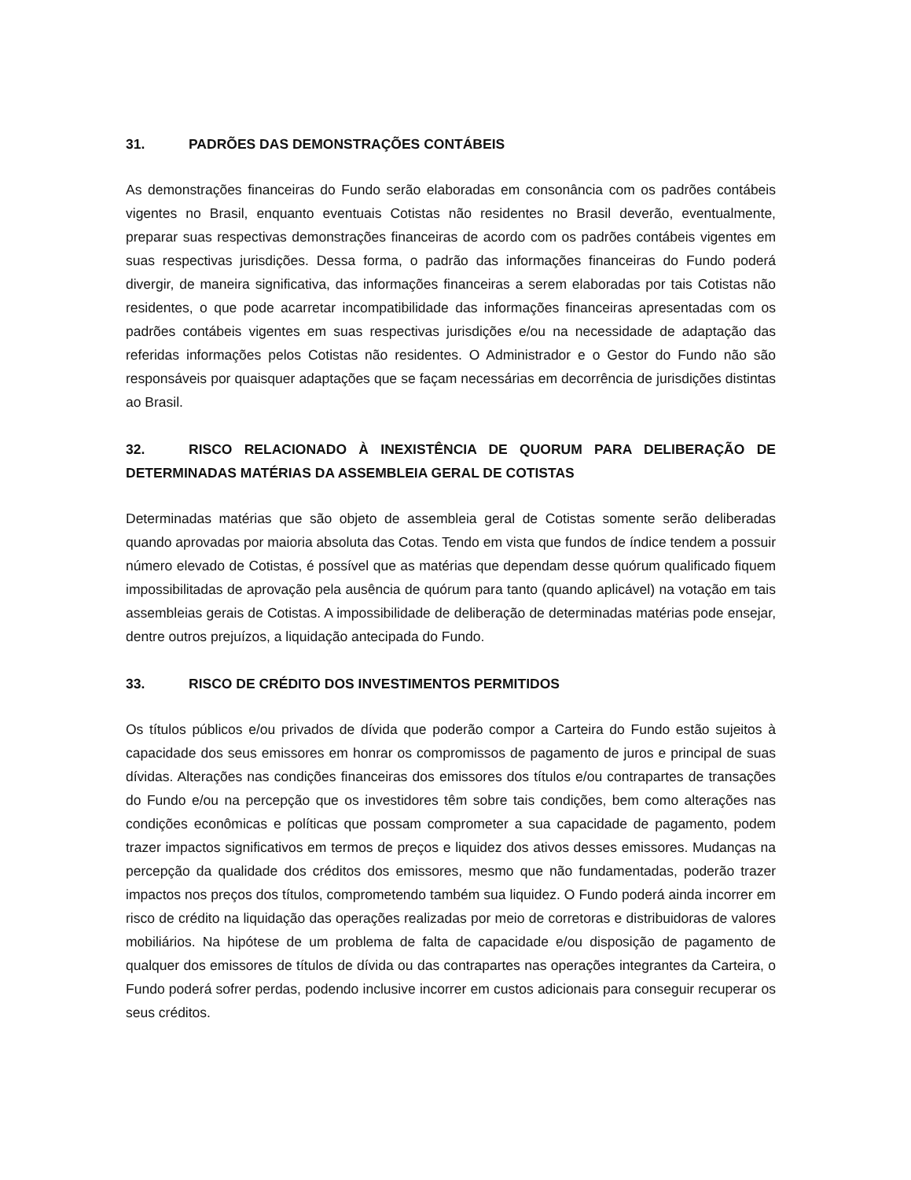31. PADRÕES DAS DEMONSTRAÇÕES CONTÁBEIS
As demonstrações financeiras do Fundo serão elaboradas em consonância com os padrões contábeis vigentes no Brasil, enquanto eventuais Cotistas não residentes no Brasil deverão, eventualmente, preparar suas respectivas demonstrações financeiras de acordo com os padrões contábeis vigentes em suas respectivas jurisdições. Dessa forma, o padrão das informações financeiras do Fundo poderá divergir, de maneira significativa, das informações financeiras a serem elaboradas por tais Cotistas não residentes, o que pode acarretar incompatibilidade das informações financeiras apresentadas com os padrões contábeis vigentes em suas respectivas jurisdições e/ou na necessidade de adaptação das referidas informações pelos Cotistas não residentes. O Administrador e o Gestor do Fundo não são responsáveis por quaisquer adaptações que se façam necessárias em decorrência de jurisdições distintas ao Brasil.
32. RISCO RELACIONADO À INEXISTÊNCIA DE QUORUM PARA DELIBERAÇÃO DE DETERMINADAS MATÉRIAS DA ASSEMBLEIA GERAL DE COTISTAS
Determinadas matérias que são objeto de assembleia geral de Cotistas somente serão deliberadas quando aprovadas por maioria absoluta das Cotas. Tendo em vista que fundos de índice tendem a possuir número elevado de Cotistas, é possível que as matérias que dependam desse quórum qualificado fiquem impossibilitadas de aprovação pela ausência de quórum para tanto (quando aplicável) na votação em tais assembleias gerais de Cotistas. A impossibilidade de deliberação de determinadas matérias pode ensejar, dentre outros prejuízos, a liquidação antecipada do Fundo.
33. RISCO DE CRÉDITO DOS INVESTIMENTOS PERMITIDOS
Os títulos públicos e/ou privados de dívida que poderão compor a Carteira do Fundo estão sujeitos à capacidade dos seus emissores em honrar os compromissos de pagamento de juros e principal de suas dívidas. Alterações nas condições financeiras dos emissores dos títulos e/ou contrapartes de transações do Fundo e/ou na percepção que os investidores têm sobre tais condições, bem como alterações nas condições econômicas e políticas que possam comprometer a sua capacidade de pagamento, podem trazer impactos significativos em termos de preços e liquidez dos ativos desses emissores. Mudanças na percepção da qualidade dos créditos dos emissores, mesmo que não fundamentadas, poderão trazer impactos nos preços dos títulos, comprometendo também sua liquidez. O Fundo poderá ainda incorrer em risco de crédito na liquidação das operações realizadas por meio de corretoras e distribuidoras de valores mobiliários. Na hipótese de um problema de falta de capacidade e/ou disposição de pagamento de qualquer dos emissores de títulos de dívida ou das contrapartes nas operações integrantes da Carteira, o Fundo poderá sofrer perdas, podendo inclusive incorrer em custos adicionais para conseguir recuperar os seus créditos.